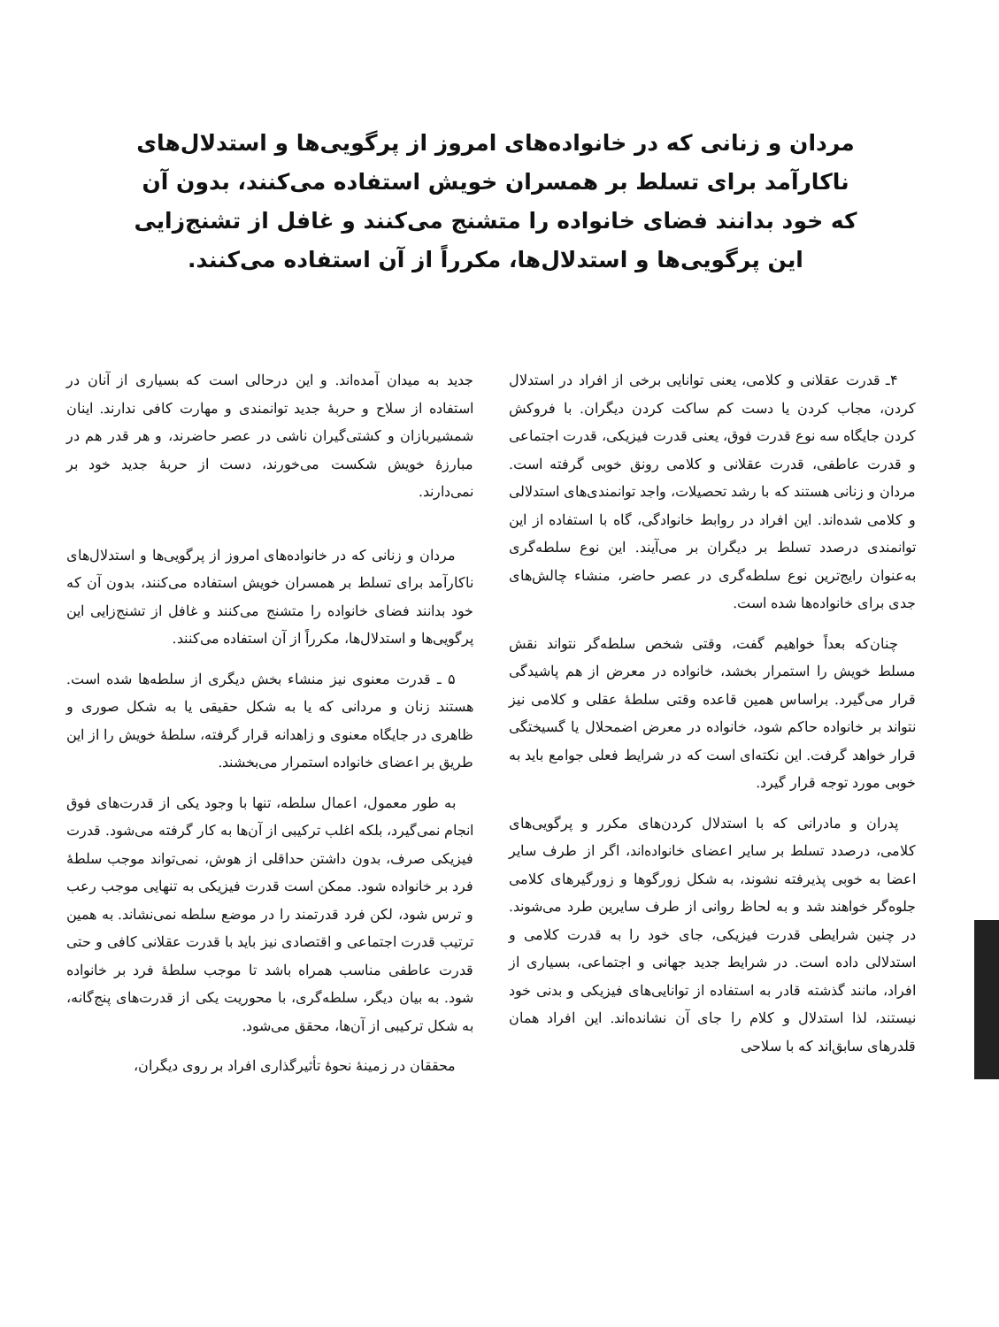مردان و زنانی که در خانواده‌های امروز از پرگویی‌ها و استدلال‌های ناکارآمد برای تسلط بر همسران خویش استفاده می‌کنند، بدون آن که خود بدانند فضای خانواده را متشنج می‌کنند و غافل از تشنج‌زایی این پرگویی‌ها و استدلال‌ها، مکرراً از آن استفاده می‌کنند.
۴ـ قدرت عقلانی و کلامی، یعنی توانایی برخی از افراد در استدلال کردن، مجاب کردن یا دست کم ساکت کردن دیگران. با فروکش کردن جایگاه سه نوع قدرت فوق، یعنی قدرت فیزیکی، قدرت اجتماعی و قدرت عاطفی، قدرت عقلانی و کلامی رونق خوبی گرفته است. مردان و زنانی هستند که با رشد تحصیلات، واجد توانمندی‌های استدلالی و کلامی شده‌اند. این افراد در روابط خانوادگی، گاه با استفاده از این توانمندی درصدد تسلط بر دیگران بر می‌آیند. این نوع سلطه‌گری به‌عنوان رایج‌ترین نوع سلطه‌گری در عصر حاضر، منشاء چالش‌های جدی برای خانواده‌ها شده است.
چنان‌که بعداً خواهیم گفت، وقتی شخص سلطه‌گر نتواند نقش مسلط خویش را استمرار بخشد، خانواده در معرض از هم پاشیدگی قرار می‌گیرد. براساس همین قاعده وقتی سلطهٔ عقلی و کلامی نیز نتواند بر خانواده حاکم شود، خانواده در معرض اضمحلال یا گسیختگی قرار خواهد گرفت. این نکته‌ای است که در شرایط فعلی جوامع باید به خوبی مورد توجه قرار گیرد.
پدران و مادرانی که با استدلال کردن‌های مکرر و پرگویی‌های کلامی، درصدد تسلط بر سایر اعضای خانواده‌اند، اگر از طرف سایر اعضا به خوبی پذیرفته نشوند، به شکل زورگوها و زورگیرهای کلامی جلوه‌گر خواهند شد و به لحاظ روانی از طرف سایرین طرد می‌شوند. در چنین شرایطی قدرت فیزیکی، جای خود را به قدرت کلامی و استدلالی داده است. در شرایط جدید جهانی و اجتماعی، بسیاری از افراد، مانند گذشته قادر به استفاده از توانایی‌های فیزیکی و بدنی خود نیستند، لذا استدلال و کلام را جای آن نشانده‌اند. این افراد همان قلدرهای سابق‌اند که با سلاحی
جدید به میدان آمده‌اند. و این درحالی است که بسیاری از آنان در استفاده از سلاح و حربهٔ جدید توانمندی و مهارت کافی ندارند. اینان شمشیربازان و کشتی‌گیران ناشی در عصر حاضرند، و هر قدر هم در مبارزهٔ خویش شکست می‌خورند، دست از حربهٔ جدید خود بر نمی‌دارند.
مردان و زنانی که در خانواده‌های امروز از پرگویی‌ها و استدلال‌های ناکارآمد برای تسلط بر همسران خویش استفاده می‌کنند، بدون آن که خود بدانند فضای خانواده را متشنج می‌کنند و غافل از تشنج‌زایی این پرگویی‌ها و استدلال‌ها، مکرراً از آن استفاده می‌کنند.
۵ ـ قدرت معنوی نیز منشاء بخش دیگری از سلطه‌ها شده است. هستند زنان و مردانی که یا به شکل حقیقی یا به شکل صوری و ظاهری در جایگاه معنوی و زاهدانه قرار گرفته، سلطهٔ خویش را از این طریق بر اعضای خانواده استمرار می‌بخشند.
به طور معمول، اعمال سلطه، تنها با وجود یکی از قدرت‌های فوق انجام نمی‌گیرد، بلکه اغلب ترکیبی از آن‌ها به کار گرفته می‌شود. قدرت فیزیکی صرف، بدون داشتن حداقلی از هوش، نمی‌تواند موجب سلطهٔ فرد بر خانواده شود. ممکن است قدرت فیزیکی به تنهایی موجب رعب و ترس شود، لکن فرد قدرتمند را در موضع سلطه نمی‌نشاند. به همین ترتیب قدرت اجتماعی و اقتصادی نیز باید با قدرت عقلانی کافی و حتی قدرت عاطفی مناسب همراه باشد تا موجب سلطهٔ فرد بر خانواده شود. به بیان دیگر، سلطه‌گری، با محوریت یکی از قدرت‌های پنج‌گانه، به شکل ترکیبی از آن‌ها، محقق می‌شود.
محققان در زمینهٔ نحوهٔ تأثیرگذاری افراد بر روی دیگران،